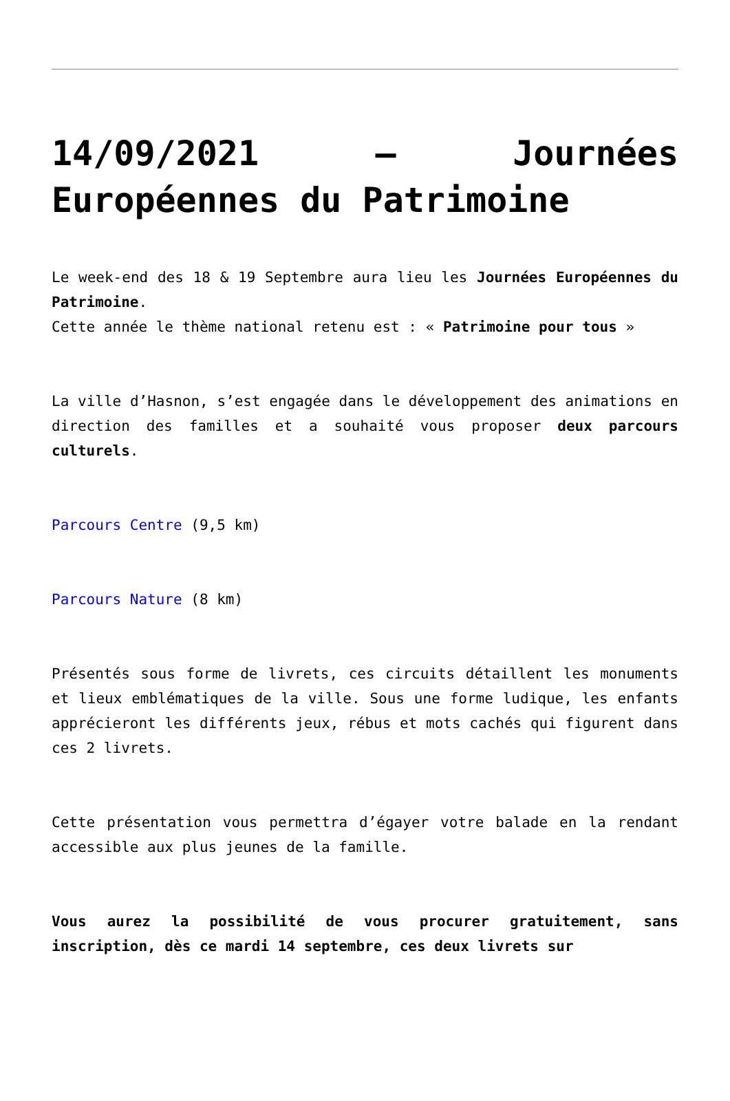14/09/2021 – Journées Européennes du Patrimoine
Le week-end des 18 & 19 Septembre aura lieu les Journées Européennes du Patrimoine.
Cette année le thème national retenu est : « Patrimoine pour tous »
La ville d’Hasnon, s’est engagée dans le développement des animations en direction des familles et a souhaité vous proposer deux parcours culturels.
Parcours Centre (9,5 km)
Parcours Nature (8 km)
Présentés sous forme de livrets, ces circuits détaillent les monuments et lieux emblématiques de la ville. Sous une forme ludique, les enfants apprécieront les différents jeux, rébus et mots cachés qui figurent dans ces 2 livrets.
Cette présentation vous permettra d’égayer votre balade en la rendant accessible aux plus jeunes de la famille.
Vous aurez la possibilité de vous procurer gratuitement, sans inscription, dès ce mardi 14 septembre, ces deux livrets sur